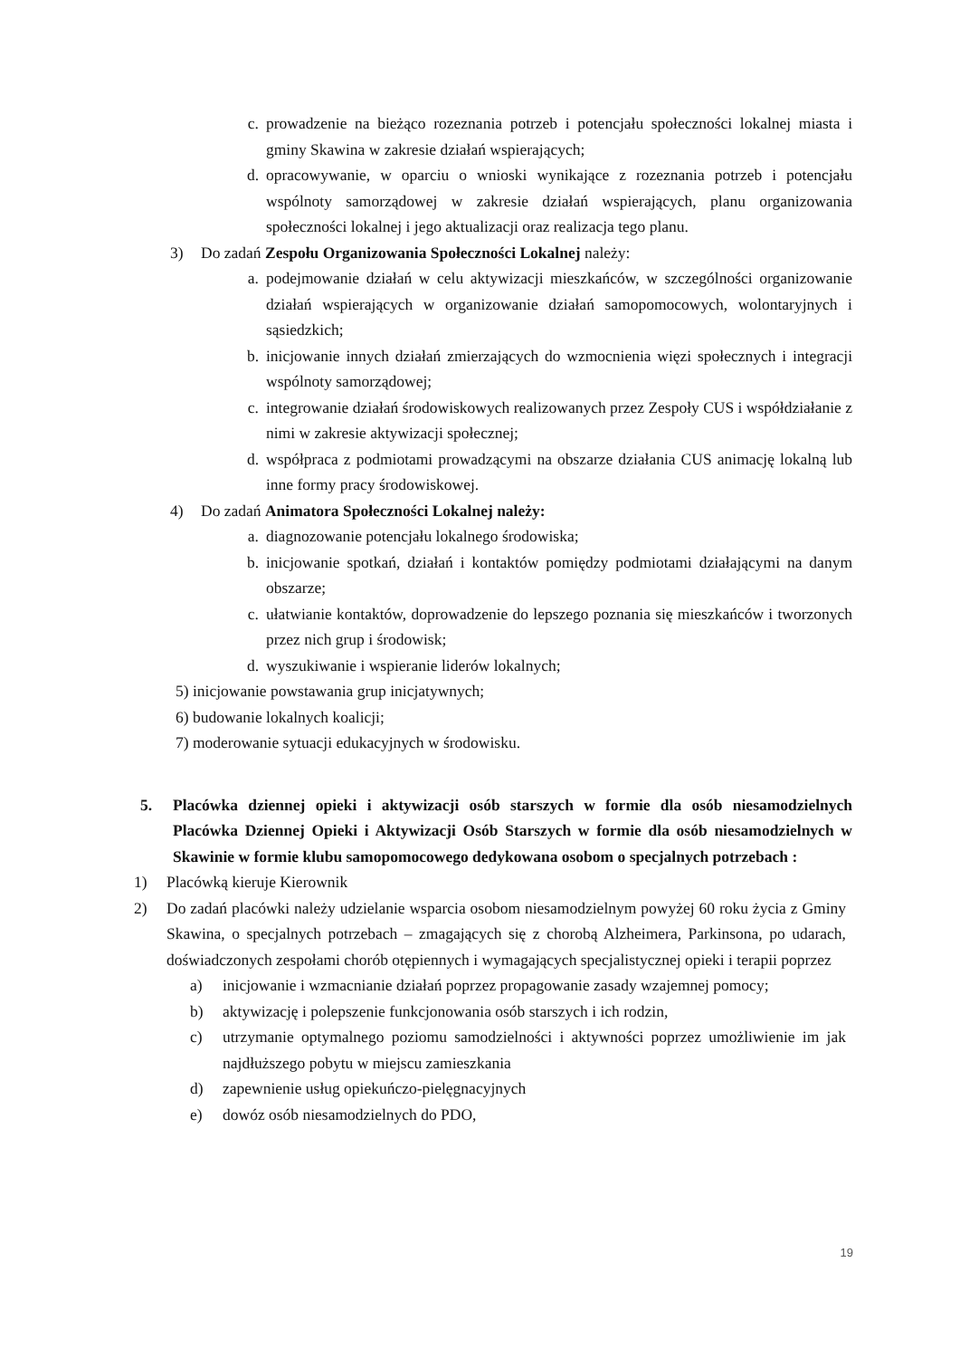c. prowadzenie na bieżąco rozeznania potrzeb i potencjału społeczności lokalnej miasta i gminy Skawina w zakresie działań wspierających;
d. opracowywanie, w oparciu o wnioski wynikające z rozeznania potrzeb i potencjału wspólnoty samorządowej w zakresie działań wspierających, planu organizowania społeczności lokalnej i jego aktualizacji oraz realizacja tego planu.
3) Do zadań Zespołu Organizowania Społeczności Lokalnej należy:
a. podejmowanie działań w celu aktywizacji mieszkańców, w szczególności organizowanie działań wspierających w organizowanie działań samopomocowych, wolontaryjnych i sąsiedzkich;
b. inicjowanie innych działań zmierzających do wzmocnienia więzi społecznych i integracji wspólnoty samorządowej;
c. integrowanie działań środowiskowych realizowanych przez Zespoły CUS i współdziałanie z nimi w zakresie aktywizacji społecznej;
d. współpraca z podmiotami prowadzącymi na obszarze działania CUS animację lokalną lub inne formy pracy środowiskowej.
4) Do zadań Animatora Społeczności Lokalnej należy:
a. diagnozowanie potencjału lokalnego środowiska;
b. inicjowanie spotkań, działań i kontaktów pomiędzy podmiotami działającymi na danym obszarze;
c. ułatwianie kontaktów, doprowadzenie do lepszego poznania się mieszkańców i tworzonych przez nich grup i środowisk;
d. wyszukiwanie i wspieranie liderów lokalnych;
5) inicjowanie powstawania grup inicjatywnych;
6) budowanie lokalnych koalicji;
7) moderowanie sytuacji edukacyjnych w środowisku.
5. Placówka dziennej opieki i aktywizacji osób starszych w formie dla osób niesamodzielnych Placówka Dziennej Opieki i Aktywizacji Osób Starszych w formie dla osób niesamodzielnych w Skawinie w formie klubu samopomocowego dedykowana osobom o specjalnych potrzebach :
1) Placówką kieruje Kierownik
2) Do zadań placówki należy udzielanie wsparcia osobom niesamodzielnym powyżej 60 roku życia z Gminy Skawina, o specjalnych potrzebach – zmagających się z chorobą Alzheimera, Parkinsona, po udarach, doświadczonych zespołami chorób otępiennych i wymagających specjalistycznej opieki i terapii poprzez
a) inicjowanie i wzmacnianie działań poprzez propagowanie zasady wzajemnej pomocy;
b) aktywizację i polepszenie funkcjonowania osób starszych i ich rodzin,
c) utrzymanie optymalnego poziomu samodzielności i aktywności poprzez umożliwienie im jak najdłuższego pobytu w miejscu zamieszkania
d) zapewnienie usług opiekuńczo-pielęgnacyjnych
e) dowóz osób niesamodzielnych do PDO,
19